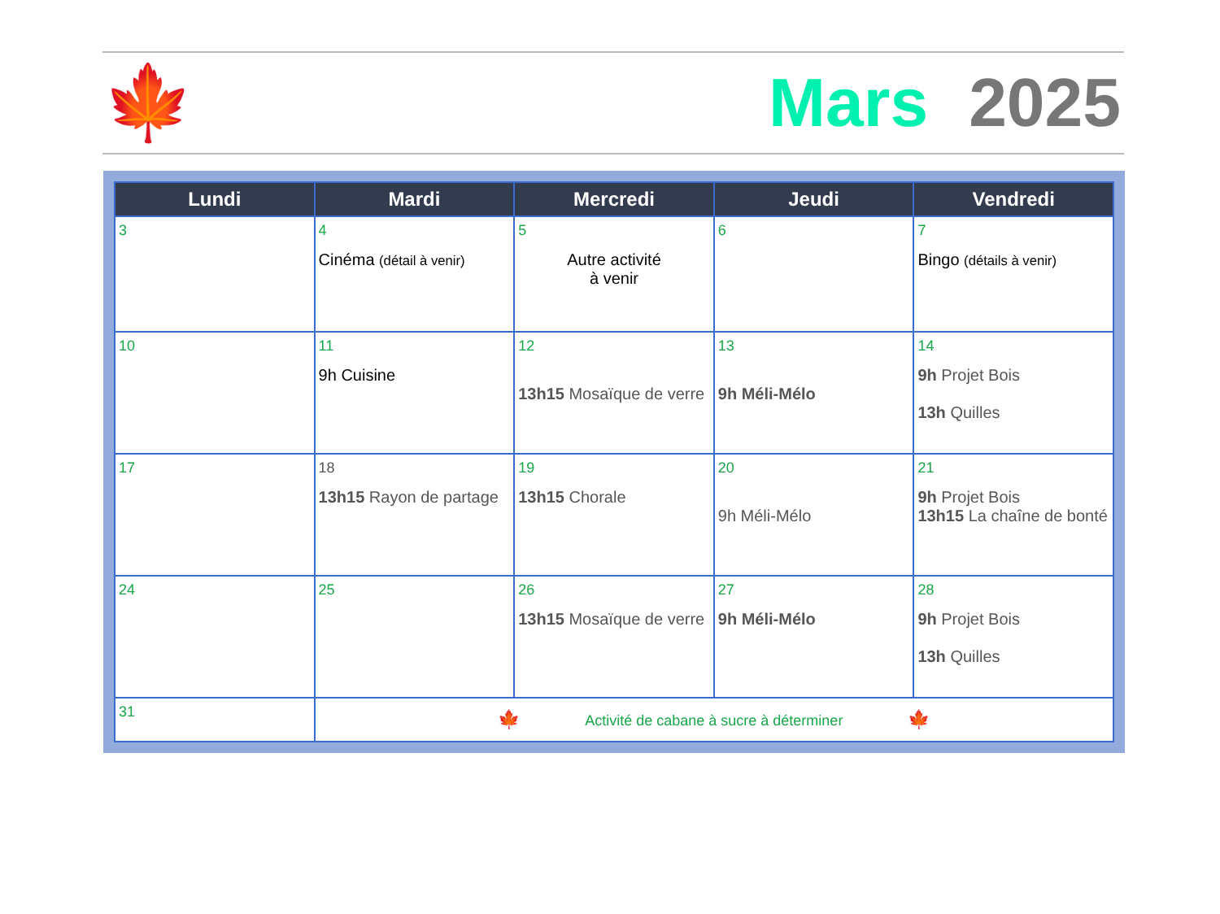🍁 Mars 2025
| Lundi | Mardi | Mercredi | Jeudi | Vendredi |
| --- | --- | --- | --- | --- |
| 3 | 4 Cinéma (détail à venir) | 5 Autre activité à venir | 6 | 7 Bingo (détails à venir) |
| 10 | 11 9h Cuisine | 12 13h15 Mosaïque de verre | 13 9h Méli-Mélo | 14 9h Projet Bois 13h Quilles |
| 17 | 18 13h15 Rayon de partage | 19 13h15 Chorale | 20 9h Méli-Mélo | 21 9h Projet Bois 13h15 La chaîne de bonté |
| 24 | 25 | 26 13h15 Mosaïque de verre | 27 9h Méli-Mélo | 28 9h Projet Bois 13h Quilles |
| 31 | 🍁 Activité de cabane à sucre à déterminer 🍁 | | | |